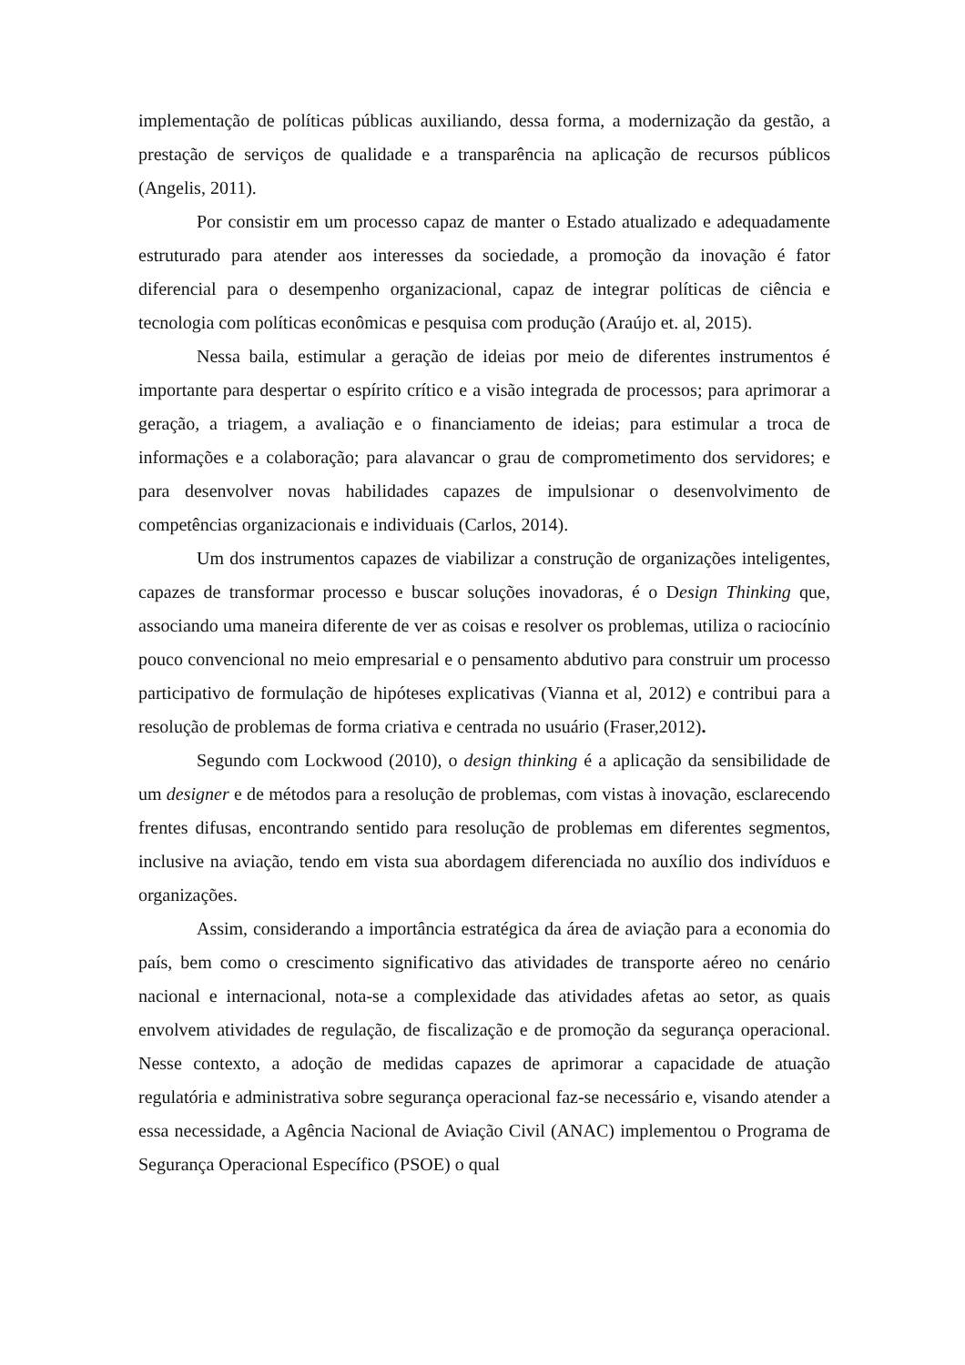implementação de políticas públicas auxiliando, dessa forma, a modernização da gestão, a prestação de serviços de qualidade e a transparência na aplicação de recursos públicos (Angelis, 2011).
Por consistir em um processo capaz de manter o Estado atualizado e adequadamente estruturado para atender aos interesses da sociedade, a promoção da inovação é fator diferencial para o desempenho organizacional, capaz de integrar políticas de ciência e tecnologia com políticas econômicas e pesquisa com produção (Araújo et. al, 2015).
Nessa baila, estimular a geração de ideias por meio de diferentes instrumentos é importante para despertar o espírito crítico e a visão integrada de processos; para aprimorar a geração, a triagem, a avaliação e o financiamento de ideias; para estimular a troca de informações e a colaboração; para alavancar o grau de comprometimento dos servidores; e para desenvolver novas habilidades capazes de impulsionar o desenvolvimento de competências organizacionais e individuais (Carlos, 2014).
Um dos instrumentos capazes de viabilizar a construção de organizações inteligentes, capazes de transformar processo e buscar soluções inovadoras, é o Design Thinking que, associando uma maneira diferente de ver as coisas e resolver os problemas, utiliza o raciocínio pouco convencional no meio empresarial e o pensamento abdutivo para construir um processo participativo de formulação de hipóteses explicativas (Vianna et al, 2012) e contribui para a resolução de problemas de forma criativa e centrada no usuário (Fraser,2012).
Segundo com Lockwood (2010), o design thinking é a aplicação da sensibilidade de um designer e de métodos para a resolução de problemas, com vistas à inovação, esclarecendo frentes difusas, encontrando sentido para resolução de problemas em diferentes segmentos, inclusive na aviação, tendo em vista sua abordagem diferenciada no auxílio dos indivíduos e organizações.
Assim, considerando a importância estratégica da área de aviação para a economia do país, bem como o crescimento significativo das atividades de transporte aéreo no cenário nacional e internacional, nota-se a complexidade das atividades afetas ao setor, as quais envolvem atividades de regulação, de fiscalização e de promoção da segurança operacional. Nesse contexto, a adoção de medidas capazes de aprimorar a capacidade de atuação regulatória e administrativa sobre segurança operacional faz-se necessário e, visando atender a essa necessidade, a Agência Nacional de Aviação Civil (ANAC) implementou o Programa de Segurança Operacional Específico (PSOE) o qual